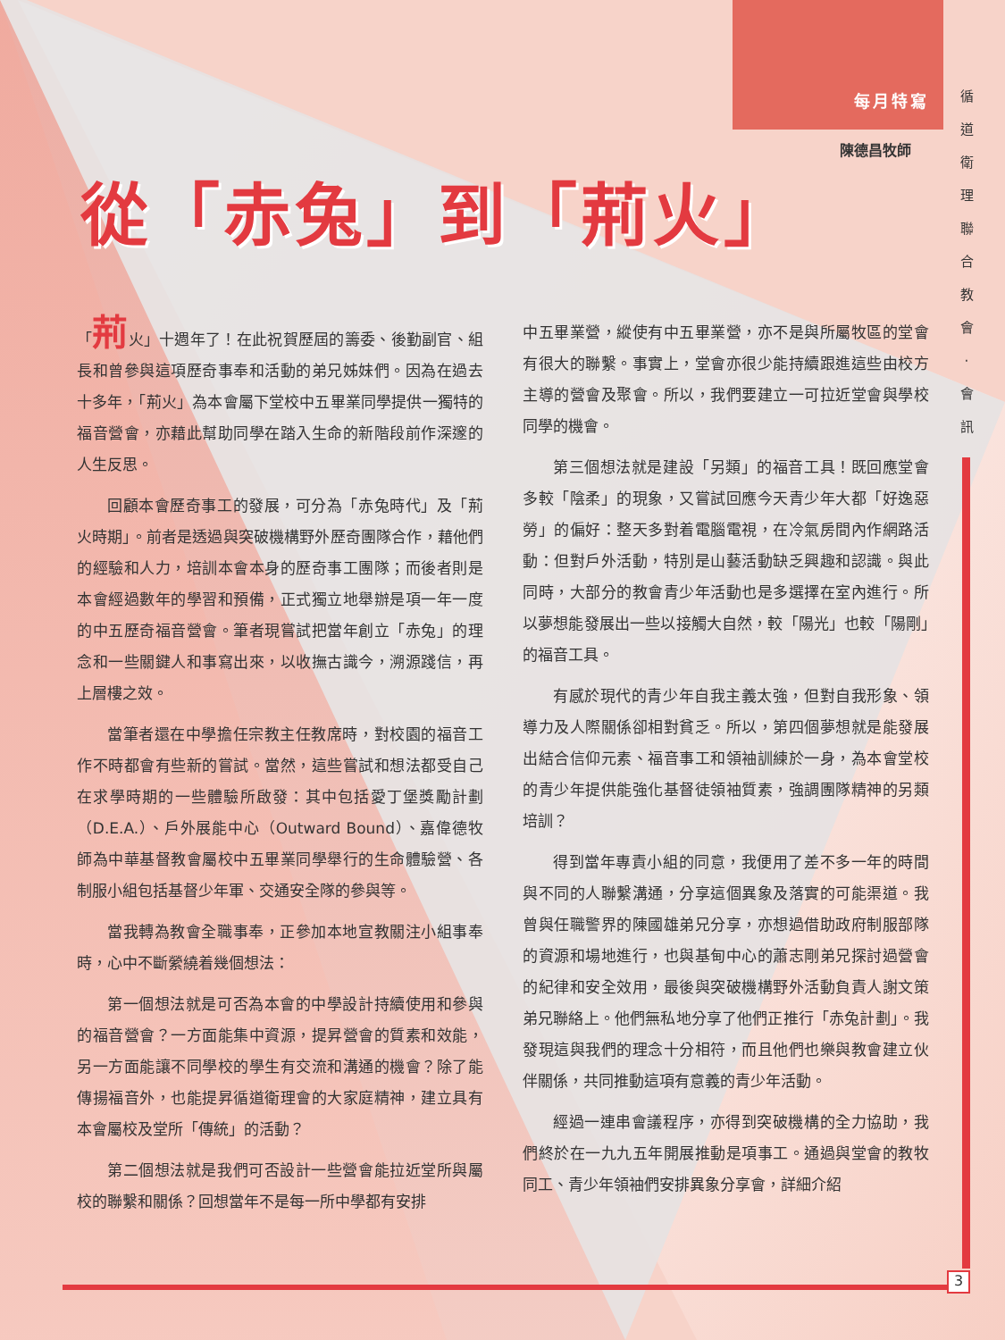每月特寫
循 道 衛 理 聯 合 教 會 · 會 訊
陳德昌牧師
從「赤兔」到「荊火」
「荊火」十週年了！在此祝賀歷屆的籌委、後勤副官、組長和曾參與這項歷奇事奉和活動的弟兄姊妹們。因為在過去十多年，「荊火」為本會屬下堂校中五畢業同學提供一獨特的福音營會，亦藉此幫助同學在踏入生命的新階段前作深邃的人生反思。
回顧本會歷奇事工的發展，可分為「赤兔時代」及「荊火時期」。前者是透過與突破機構野外歷奇團隊合作，藉他們的經驗和人力，培訓本會本身的歷奇事工團隊；而後者則是本會經過數年的學習和預備，正式獨立地舉辦是項一年一度的中五歷奇福音營會。筆者現嘗試把當年創立「赤兔」的理念和一些關鍵人和事寫出來，以收撫古識今，溯源踐信，再上層樓之效。
當筆者還在中學擔任宗教主任教席時，對校園的福音工作不時都會有些新的嘗試。當然，這些嘗試和想法都受自己在求學時期的一些體驗所啟發：其中包括愛丁堡獎勵計劃（D.E.A.）、戶外展能中心（Outward Bound）、嘉偉德牧師為中華基督教會屬校中五畢業同學舉行的生命體驗營、各制服小組包括基督少年軍、交通安全隊的參與等。
當我轉為教會全職事奉，正參加本地宣教關注小組事奉時，心中不斷縈繞着幾個想法：
第一個想法就是可否為本會的中學設計持續使用和參與的福音營會？一方面能集中資源，提昇營會的質素和效能，另一方面能讓不同學校的學生有交流和溝通的機會？除了能傳揚福音外，也能提昇循道衛理會的大家庭精神，建立具有本會屬校及堂所「傳統」的活動？
第二個想法就是我們可否設計一些營會能拉近堂所與屬校的聯繫和關係？回想當年不是每一所中學都有安排
中五畢業營，縱使有中五畢業營，亦不是與所屬牧區的堂會有很大的聯繫。事實上，堂會亦很少能持續跟進這些由校方主導的營會及聚會。所以，我們要建立一可拉近堂會與學校同學的機會。
第三個想法就是建設「另類」的福音工具！既回應堂會多較「陰柔」的現象，又嘗試回應今天青少年大都「好逸惡勞」的偏好：整天多對着電腦電視，在冷氣房間內作網路活動：但對戶外活動，特別是山藝活動缺乏興趣和認識。與此同時，大部分的教會青少年活動也是多選擇在室內進行。所以夢想能發展出一些以接觸大自然，較「陽光」也較「陽剛」的福音工具。
有感於現代的青少年自我主義太強，但對自我形象、領導力及人際關係卻相對貧乏。所以，第四個夢想就是能發展出結合信仰元素、福音事工和領袖訓練於一身，為本會堂校的青少年提供能強化基督徒領袖質素，強調團隊精神的另類培訓？
得到當年專責小組的同意，我便用了差不多一年的時間與不同的人聯繫溝通，分享這個異象及落實的可能渠道。我曾與任職警界的陳國雄弟兄分享，亦想過借助政府制服部隊的資源和場地進行，也與基甸中心的蕭志剛弟兄探討過營會的紀律和安全效用，最後與突破機構野外活動負責人謝文策弟兄聯絡上。他們無私地分享了他們正推行「赤兔計劃」。我發現這與我們的理念十分相符，而且他們也樂與教會建立伙伴關係，共同推動這項有意義的青少年活動。
經過一連串會議程序，亦得到突破機構的全力協助，我們終於在一九九五年開展推動是項事工。通過與堂會的教牧同工、青少年領袖們安排異象分享會，詳細介紹
3